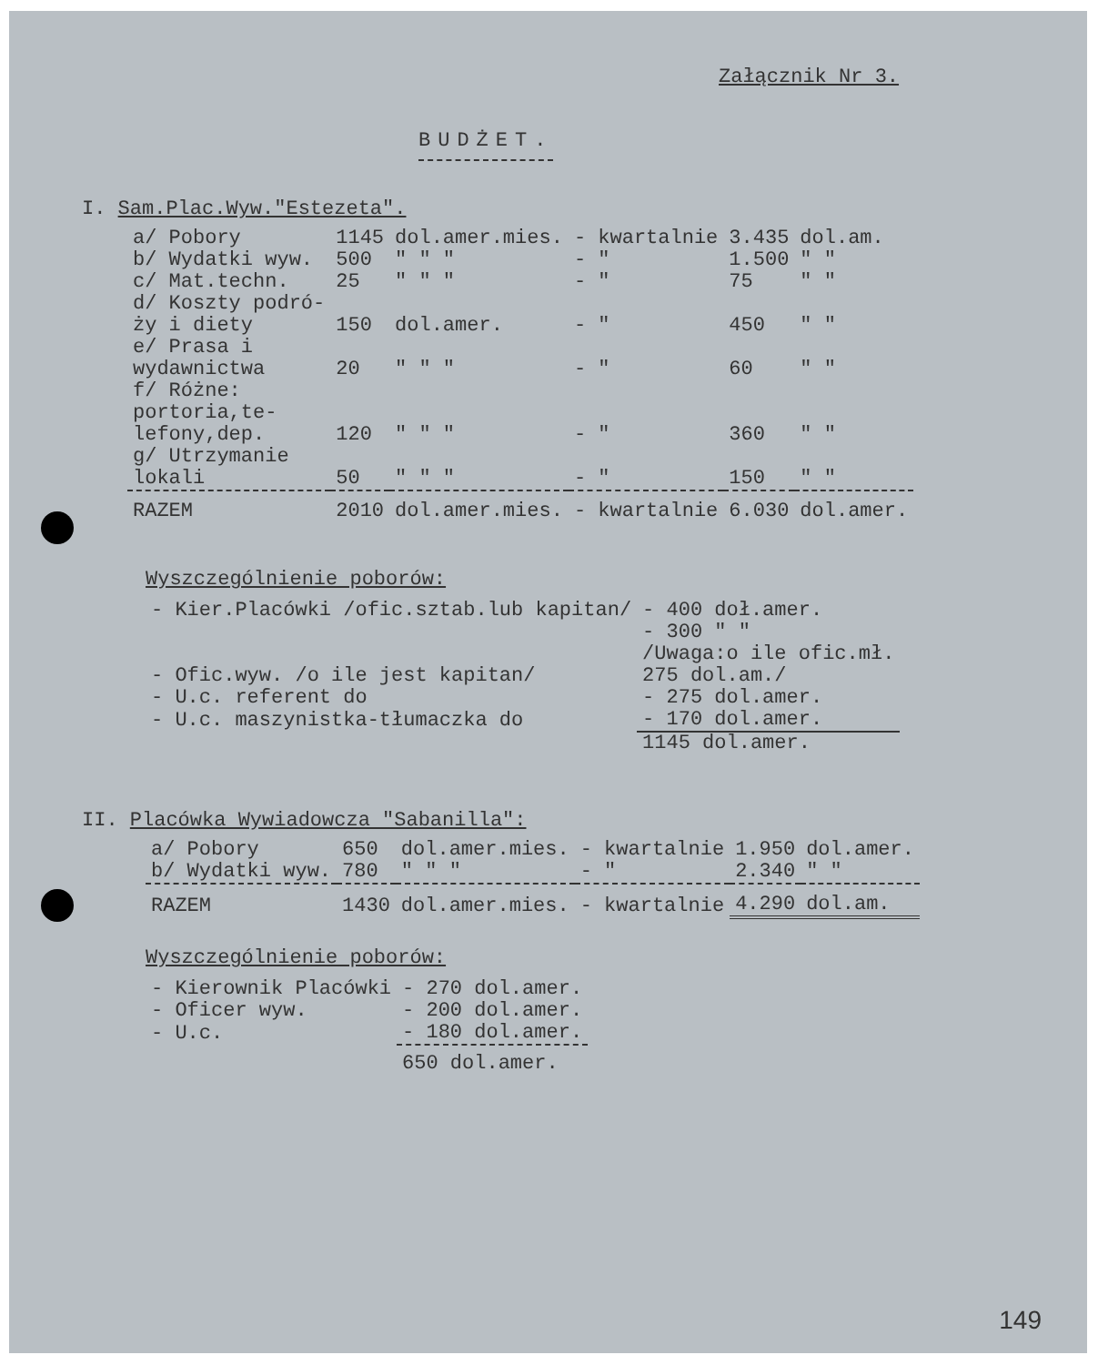Załącznik Nr 3.
BUDŻET.
I. Sam.Plac.Wyw."Estezeta".
| a/ Pobory | 1145 | dol.amer.mies. | - kwartalnie | 3.435 | dol.am. |
| b/ Wydatki wyw. | 500 | " " " | - " | 1.500 | " " |
| c/ Mat.techn. | 25 | " " " | - " | 75 | " " |
| d/ Koszty podró- ży i diety | 150 | dol.amer. | - " | 450 | " " |
| e/ Prasa i wydawnictwa | 20 | " " " | - " | 60 | " " |
| f/ Różne: portoria,te- lefony,dep. | 120 | " " " | - " | 360 | " " |
| g/ Utrzymanie lokali | 50 | " " " | - " | 150 | " " |
| RAZEM | 2010 | dol.amer.mies. | - kwartalnie | 6.030 | dol.amer. |
Wyszczególnienie poborów:
| - Kier.Placówki /ofic.sztab.lub kapitan/ | - 400 doł.amer. |
| - Ofic.wyw. /o ile jest kapitan/ | - 300 " " /Uwaga:o ile ofic.mł. 275 dol.am./ |
| - U.c. referent do | - 275 dol.amer. |
| - U.c. maszynistka-tłumaczka do | - 170 dol.amer. |
| | 1145 dol.amer. |
II. Placówka Wywiadowcza "Sabanilla":
| a/ Pobory | 650 | dol.amer.mies. | - kwartalnie | 1.950 | dol.amer. |
| b/ Wydatki wyw. | 780 | " " " | - " | 2.340 | " " |
| RAZEM | 1430 | dol.amer.mies. | - kwartalnie | 4.290 | dol.am. |
Wyszczególnienie poborów:
| - Kierownik Placówki | - 270 dol.amer. |
| - Oficer wyw. | - 200 dol.amer. |
| - U.c. | - 180 dol.amer. |
| | 650 dol.amer. |
149